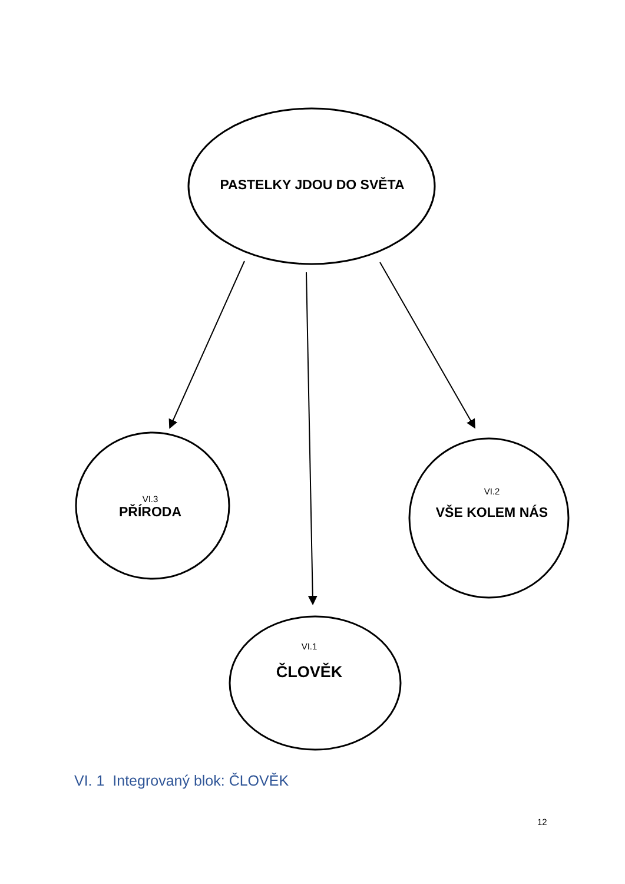PASTELKY JDOU DO SVĚTA
VI.3
PŘÍRODA
VI.2
VŠE KOLEM NÁS
VI.1
ČLOVĚK
VI. 1 Integrovaný blok: ČLOVĚK
12